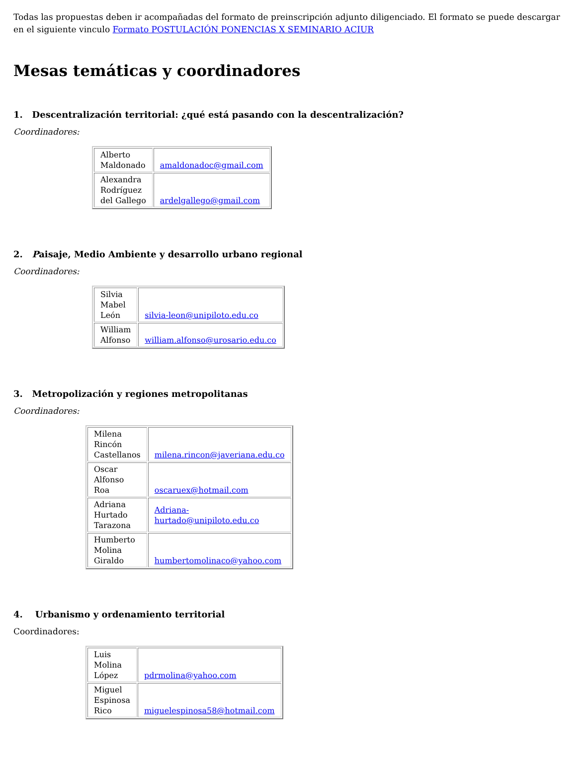Todas las propuestas deben ir acompañadas del formato de preinscripción adjunto diligenciado. El formato se puede descargar en el siguiente vinculo Formato POSTULACIÓN PONENCIAS X SEMINARIO ACIUR
Mesas temáticas y coordinadores
1. Descentralización territorial: ¿qué está pasando con la descentralización?
Coordinadores:
| Alberto Maldonado | amaldonadoc@gmail.com |
| Alexandra Rodríguez del Gallego | ardelgallego@gmail.com |
2. Paisaje, Medio Ambiente y desarrollo urbano regional
Coordinadores:
| Silvia Mabel León | silvia-leon@unipiloto.edu.co |
| William Alfonso | william.alfonso@urosario.edu.co |
3. Metropolización y regiones metropolitanas
Coordinadores:
| Milena Rincón Castellanos | milena.rincon@javeriana.edu.co |
| Oscar Alfonso Roa | oscaruex@hotmail.com |
| Adriana Hurtado Tarazona | Adriana- hurtado@unipiloto.edu.co |
| Humberto Molina Giraldo | humbertomolinaco@yahoo.com |
4. Urbanismo y ordenamiento territorial
Coordinadores:
| Luis Molina López | pdrmolina@yahoo.com |
| Miguel Espinosa Rico | miguelespinosa58@hotmail.com |